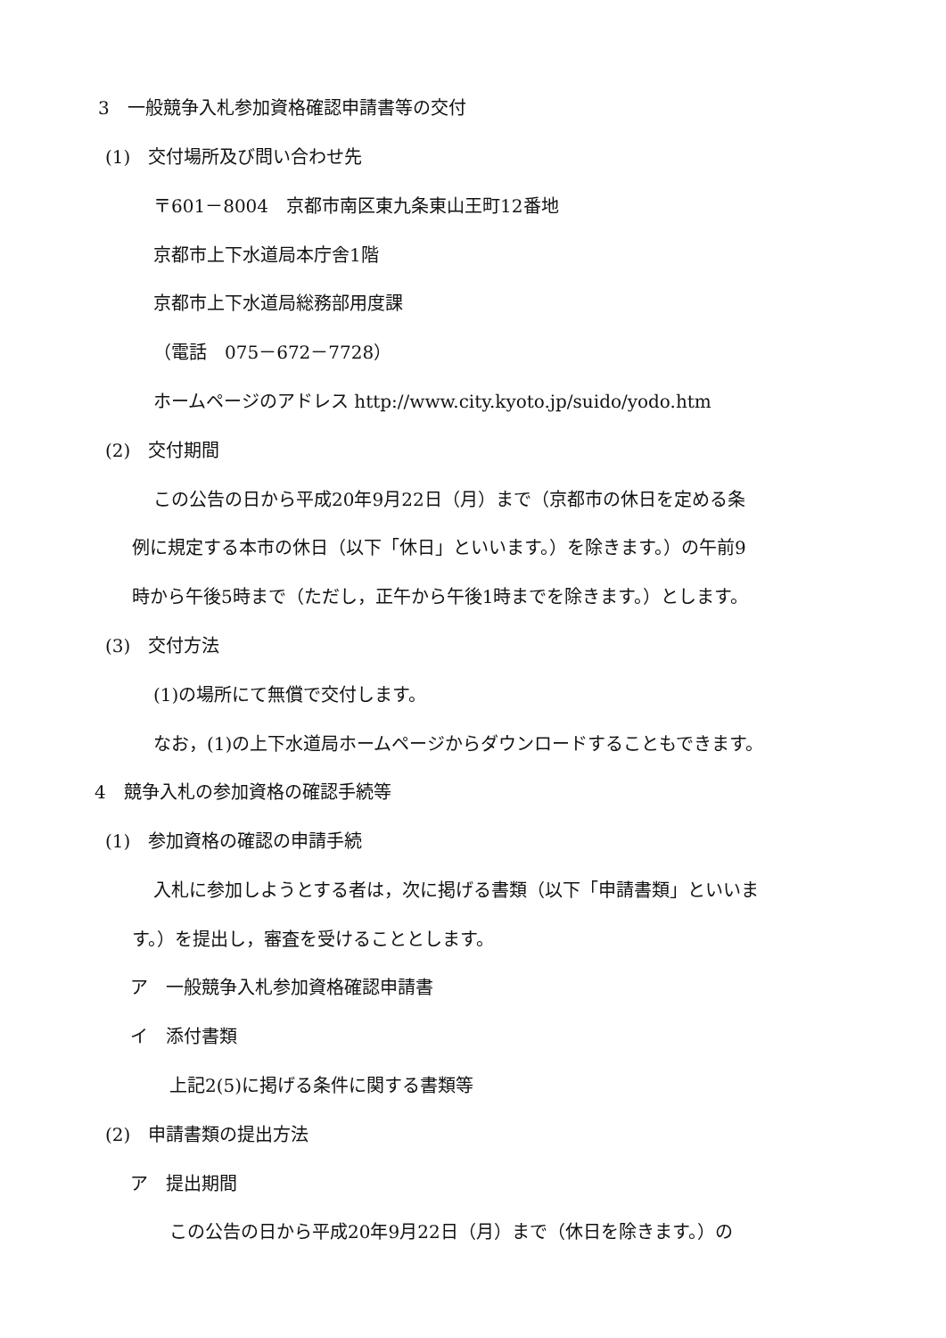3　一般競争入札参加資格確認申請書等の交付
(1)　交付場所及び問い合わせ先
〒601－8004　京都市南区東九条東山王町12番地
京都市上下水道局本庁舎1階
京都市上下水道局総務部用度課
（電話　075－672－7728）
ホームページのアドレス http://www.city.kyoto.jp/suido/yodo.htm
(2)　交付期間
この公告の日から平成20年9月22日（月）まで（京都市の休日を定める条
例に規定する本市の休日（以下「休日」といいます。）を除きます。）の午前9
時から午後5時まで（ただし，正午から午後1時までを除きます。）とします。
(3)　交付方法
(1)の場所にて無償で交付します。
なお，(1)の上下水道局ホームページからダウンロードすることもできます。
4　競争入札の参加資格の確認手続等
(1)　参加資格の確認の申請手続
入札に参加しようとする者は，次に掲げる書類（以下「申請書類」といいま
す。）を提出し，審査を受けることとします。
ア　一般競争入札参加資格確認申請書
イ　添付書類
上記2(5)に掲げる条件に関する書類等
(2)　申請書類の提出方法
ア　提出期間
この公告の日から平成20年9月22日（月）まで（休日を除きます。）の